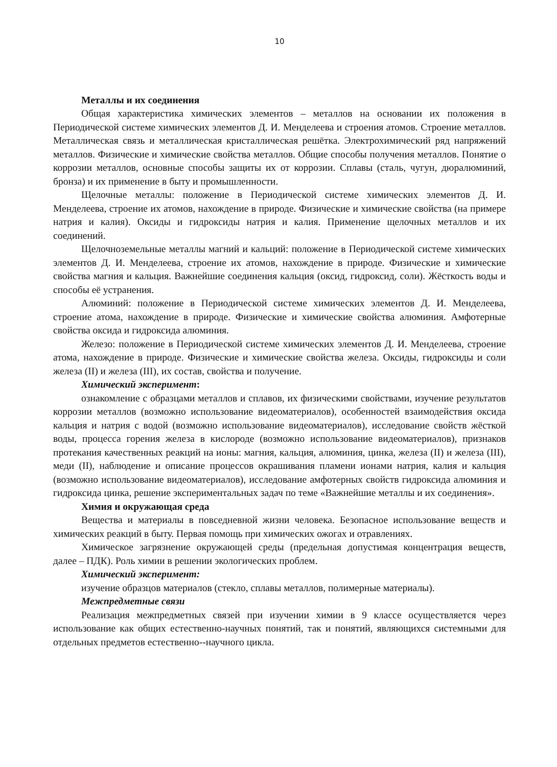10
Металлы и их соединения
Общая характеристика химических элементов – металлов на основании их положения в Периодической системе химических элементов Д. И. Менделеева и строения атомов. Строение металлов. Металлическая связь и металлическая кристаллическая решётка. Электрохимический ряд напряжений металлов. Физические и химические свойства металлов. Общие способы получения металлов. Понятие о коррозии металлов, основные способы защиты их от коррозии. Сплавы (сталь, чугун, дюралюминий, бронза) и их применение в быту и промышленности.
Щелочные металлы: положение в Периодической системе химических элементов Д. И. Менделеева, строение их атомов, нахождение в природе. Физические и химические свойства (на примере натрия и калия). Оксиды и гидроксиды натрия и калия. Применение щелочных металлов и их соединений.
Щелочноземельные металлы магний и кальций: положение в Периодической системе химических элементов Д. И. Менделеева, строение их атомов, нахождение в природе. Физические и химические свойства магния и кальция. Важнейшие соединения кальция (оксид, гидроксид, соли). Жёсткость воды и способы её устранения.
Алюминий: положение в Периодической системе химических элементов Д. И. Менделеева, строение атома, нахождение в природе. Физические и химические свойства алюминия. Амфотерные свойства оксида и гидроксида алюминия.
Железо: положение в Периодической системе химических элементов Д. И. Менделеева, строение атома, нахождение в природе. Физические и химические свойства железа. Оксиды, гидроксиды и соли железа (II) и железа (III), их состав, свойства и получение.
Химический эксперимент:
ознакомление с образцами металлов и сплавов, их физическими свойствами, изучение результатов коррозии металлов (возможно использование видеоматериалов), особенностей взаимодействия оксида кальция и натрия с водой (возможно использование видеоматериалов), исследование свойств жёсткой воды, процесса горения железа в кислороде (возможно использование видеоматериалов), признаков протекания качественных реакций на ионы: магния, кальция, алюминия, цинка, железа (II) и железа (III), меди (II), наблюдение и описание процессов окрашивания пламени ионами натрия, калия и кальция (возможно использование видеоматериалов), исследование амфотерных свойств гидроксида алюминия и гидроксида цинка, решение экспериментальных задач по теме «Важнейшие металлы и их соединения».
Химия и окружающая среда
Вещества и материалы в повседневной жизни человека. Безопасное использование веществ и химических реакций в быту. Первая помощь при химических ожогах и отравлениях.
Химическое загрязнение окружающей среды (предельная допустимая концентрация веществ, далее – ПДК). Роль химии в решении экологических проблем.
Химический эксперимент:
изучение образцов материалов (стекло, сплавы металлов, полимерные материалы).
Межпредметные связи
Реализация межпредметных связей при изучении химии в 9 классе осуществляется через использование как общих естественно-научных понятий, так и понятий, являющихся системными для отдельных предметов естественно--научного цикла.